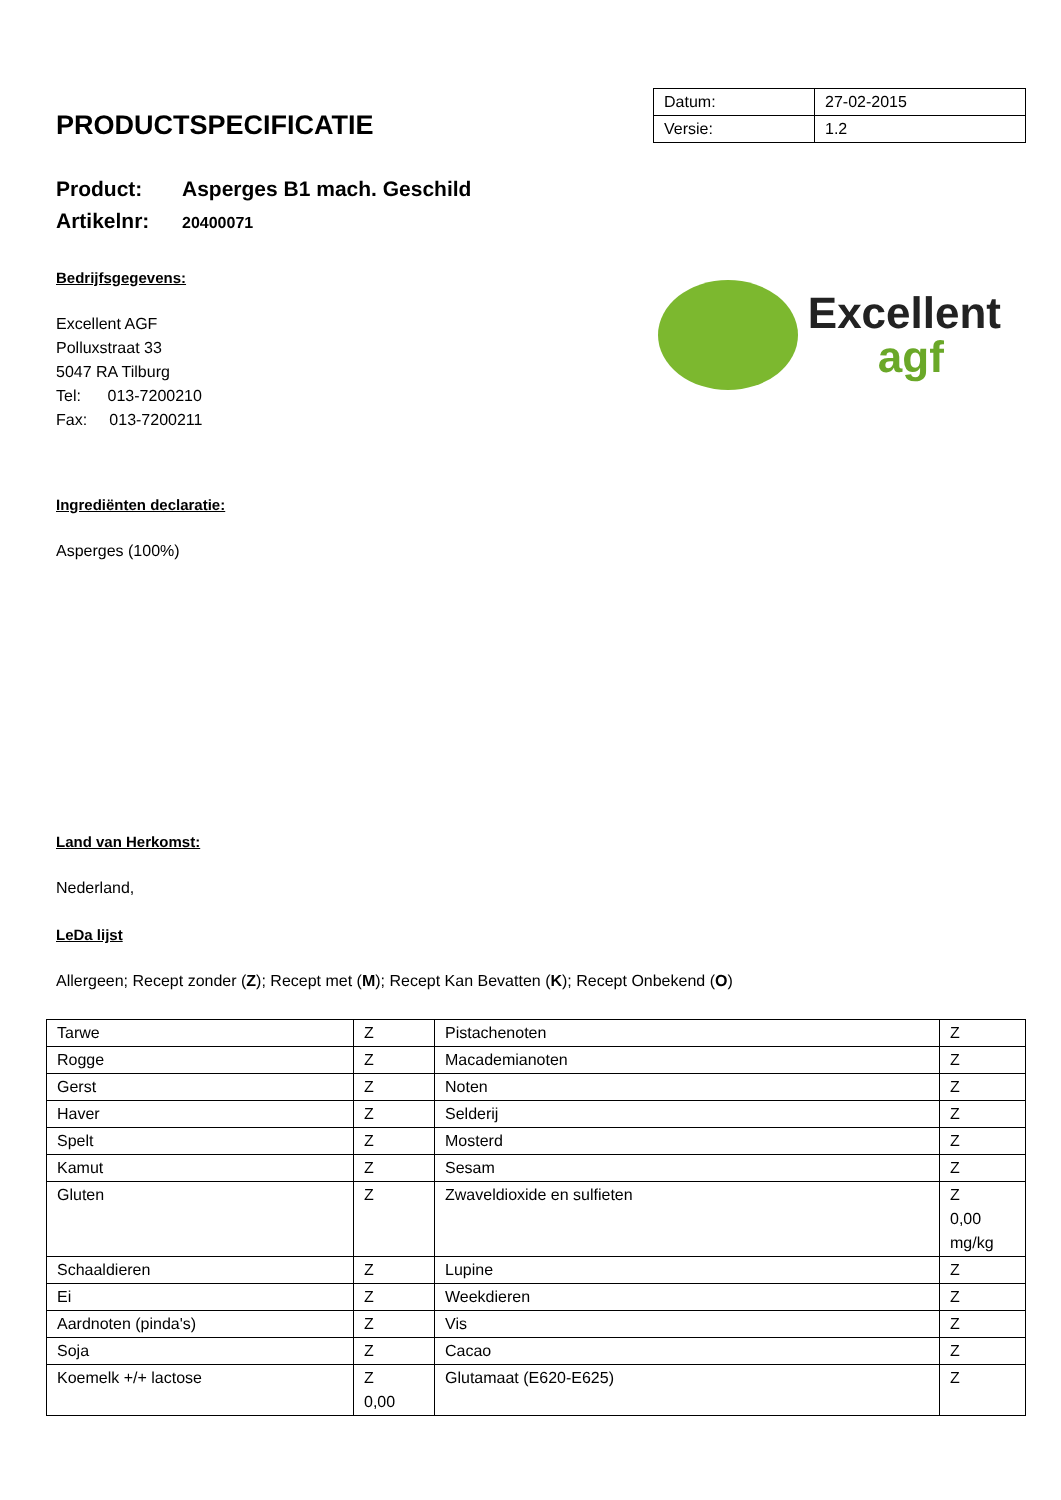PRODUCTSPECIFICATIE
| Datum: | 27-02-2015 |
| Versie: | 1.2 |
Product: Asperges B1 mach. Geschild
Artikelnr: 20400071
Bedrijfsgegevens:
Excellent AGF
Polluxstraat 33
5047 RA Tilburg
Tel: 013-7200210
Fax: 013-7200211
Excellent
agf
Ingrediënten declaratie:
Asperges (100%)
Land van Herkomst:
Nederland,
LeDa lijst
Allergeen; Recept zonder (Z); Recept met (M); Recept Kan Bevatten (K); Recept Onbekend (O)
| Tarwe | Z | Pistachenoten | Z |
| Rogge | Z | Macademianoten | Z |
| Gerst | Z | Noten | Z |
| Haver | Z | Selderij | Z |
| Spelt | Z | Mosterd | Z |
| Kamut | Z | Sesam | Z |
| Gluten | Z | Zwaveldioxide en sulfieten | Z 0,00 mg/kg |
| Schaaldieren | Z | Lupine | Z |
| Ei | Z | Weekdieren | Z |
| Aardnoten (pinda's) | Z | Vis | Z |
| Soja | Z | Cacao | Z |
| Koemelk +/+ lactose | Z 0,00 | Glutamaat (E620-E625) | Z |